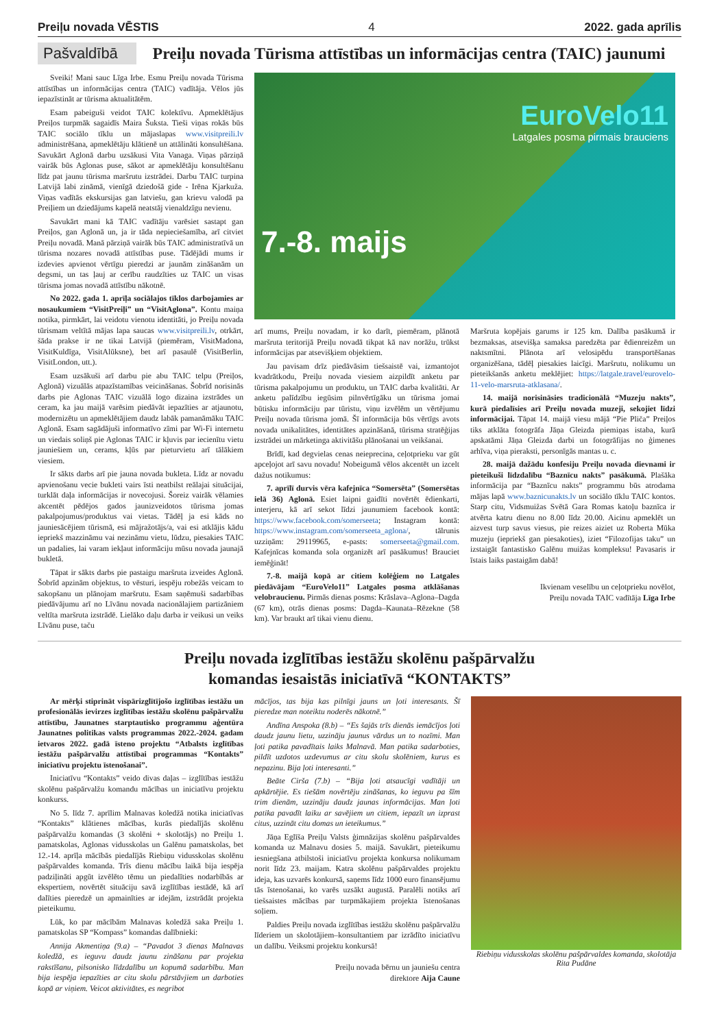Preiļu novada VĒSTIS 4 2022. gada aprīlis
Pašvaldībā
Preiļu novada Tūrisma attīstības un informācijas centra (TAIC) jaunumi
Sveiki! Mani sauc Līga Irbe. Esmu Preiļu novada Tūrisma attīstības un informācijas centra (TAIC) vadītāja. Vēlos jūs iepazīstināt ar tūrisma aktualitātēm.
Esam pabeiguši veidot TAIC kolektīvu. Apmeklētājus Preiļos turpmāk sagaidīs Maira Šuksta. Tieši viņas rokās būs TAIC sociālo tīklu un mājaslapas www.visitpreili.lv administrēšana, apmeklētāju klātienē un attālināti konsultēšana. Savukārt Aglonā darbu uzsākusi Vita Vanaga. Viņas pārziņā vairāk būs Aglonas puse, sākot ar apmeklētāju konsultēšanu līdz pat jaunu tūrisma maršrutu izstrādei. Darbu TAIC turpina Latvijā labi zināmā, vienīgā dziedošā gide - Irēna Kjarkuža. Viņas vadītās ekskursijas gan latviešu, gan krievu valodā pa Preiļiem un dziedājums kapelā neatstāj vienaldzīgu nevienu.
Savukārt mani kā TAIC vadītāju varēsiet sastapt gan Preiļos, gan Aglonā un, ja ir tāda nepieciešamība, arī citviet Preiļu novadā. Manā pārziņā vairāk būs TAIC administratīvā un tūrisma nozares novadā attīstības puse. Tādējādi mums ir izdevies apvienot vērtīgu pieredzi ar jaunām zināšanām un degsmi, un tas ļauj ar cerību raudzīties uz TAIC un visas tūrisma jomas novadā attīstību nākotnē.
No 2022. gada 1. aprīļa sociālajos tīklos darbojamies ar nosaukumiem “VisitPreiļi” un “VisitAglona”. Kontu maiņa notika, pirmkārt, lai veidotu vienotu identitāti, jo Preiļu novada tūrismam veltītā mājas lapa saucas www.visitpreili.lv, otrkārt, šāda prakse ir ne tikai Latvijā (piemēram, VisitMadona, VisitKuldīga, VisitAlūksne), bet arī pasaulē (VisitBerlin, VisitLondon, utt.).
Esam uzsākuši arī darbu pie abu TAIC telpu (Preiļos, Aglonā) vizuālās atpazīstamības veicināšanas. Šobrīd norisinās darbs pie Aglonas TAIC vizuālā logo dizaina izstrādes un ceram, ka jau maijā varēsim piedāvāt iepazīties ar atjaunotu, modernizētu un apmeklētājiem daudz labāk pamanāmāku TAIC Aglonā. Esam sagādājuši informatīvo zīmi par Wi-Fi internetu un viedais soliņš pie Aglonas TAIC ir kļuvis par iecienītu vietu jauniešiem un, cerams, kļūs par pieturvietu arī tālākiem viesiem.
Ir sākts darbs arī pie jauna novada bukleta. Līdz ar novadu apvienošanu vecie bukleti vairs īsti neatbilst reālajai situācijai, turklāt daļa informācijas ir novecojusi. Šoreiz vairāk vēlamies akcentēt pēdējos gados jaunizveidotos tūrisma jomas pakalpojumus/produktus vai vietas. Tādēļ ja esi kāds no jauniesācējiem tūrismā, esi mājražotājs/a, vai esi atklājis kādu iepriekš mazzināmu vai nezināmu vietu, lūdzu, piesakies TAIC un padalies, lai varam iekļaut informāciju mūsu novada jaunajā bukletā.
Tāpat ir sākts darbs pie pastaigu maršruta izveides Aglonā. Šobrīd apzinām objektus, to vēsturi, iespēju robežās veicam to sakopšanu un plānojam maršrutu. Esam saņēmuši sadarbības piedāvājumu arī no Līvānu novada nacionālajiem partizāniem veltīta maršruta izstrādē. Lielāko daļu darba ir veikusi un veiks Līvānu puse, taču
EuroVelo11
Latgales posma pirmais brauciens
7.-8. maijs
arī mums, Preiļu novadam, ir ko darīt, piemēram, plānotā maršruta teritorijā Preiļu novadā tikpat kā nav norāžu, trūkst informācijas par atsevišķiem objektiem.
Jau pavisam drīz piedāvāsim tiešsaistē vai, izmantojot kvadrātkodu, Preiļu novada viesiem aizpildīt anketu par tūrisma pakalpojumu un produktu, un TAIC darba kvalitāti. Ar anketu palīdzību iegūsim pilnvērtīgāku un tūrisma jomai būtisku informāciju par tūristu, viņu izvēlēm un vērtējumu Preiļu novada tūrisma jomā. Šī informācija būs vērtīgs avots novada unikalitātes, identitātes apzināšanā, tūrisma stratēģijas izstrādei un mārketinga aktivitāšu plānošanai un veikšanai.
Brīdī, kad degvielas cenas neieprecina, ceļotprieku var gūt apceļojot arī savu novadu! Nobeigumā vēlos akcentēt un izcelt dažus notikumus:
7. aprīlī durvis vēra kafejnīca “Somersēta” (Somersētas ielā 36) Aglonā. Esiet laipni gaidīti novērtēt ēdienkarti, interjeru, kā arī sekot līdzi jaunumiem facebook kontā: https://www.facebook.com/somerseeta; Instagram kontā: https://www.instagram.com/somerseeta_aglona/, tālrunis uzziņām: 29119965, e-pasts: somerseeta@gmail.com. Kafejnīcas komanda sola organizēt arī pasākumus! Brauciet iemēģināt!
7.-8. maijā kopā ar citiem kolēģiem no Latgales piedāvājam “EuroVelo11” Latgales posma atklāšanas velobraucienu. Pirmās dienas posms: Krāslava–Aglona–Dagda (67 km), otrās dienas posms: Dagda–Kaunata–Rēzekne (58 km). Var braukt arī tikai vienu dienu.
Maršruta kopējais garums ir 125 km. Dalība pasākumā ir bezmaksas, atsevišķa samaksa paredzēta par ēdienreizēm un naktsmītni. Plānota arī velosipēdu transportēšanas organizēšana, tādēļ piesakies laicīgi. Maršrutu, nolikumu un pieteikšanās anketu meklējiet: https://latgale.travel/eurovelo-11-velo-marsruta-atklasana/.
14. maijā norisināsies tradicionālā “Muzeju nakts”, kurā piedalīsies arī Preiļu novada muzeji, sekojiet līdzi informācijai. Tāpat 14. maijā viesu mājā “Pie Pliča” Preiļos tiks atklāta fotogrāfa Jāņa Gleizda piemiņas istaba, kurā apskatāmi Jāņa Gleizda darbi un fotogrāfijas no ģimenes arhīva, viņa pieraksti, personīgās mantas u. c.
28. maijā dažādu konfesiju Preiļu novada dievnami ir pieteikuši līdzdalību “Baznīcu nakts” pasākumā. Plašāka informācija par “Baznīcu nakts” programmu būs atrodama mājas lapā www.baznicunakts.lv un sociālo tīklu TAIC kontos. Starp citu, Vidsmuižas Svētā Gara Romas katoļu baznīca ir atvērta katru dienu no 8.00 līdz 20.00. Aicinu apmeklēt un aizvest turp savus viesus, pie reizes aiziet uz Roberta Mūka muzeju (iepriekš gan piesakoties), iziet “Filozofijas taku” un izstaigāt fantastisko Galēnu muižas kompleksu! Pavasaris ir īstais laiks pastaigām dabā!
Ikvienam veselību un ceļotprieku novēlot,
Preiļu novada TAIC vadītāja Līga Irbe
Preiļu novada izglītības iestāžu skolēnu pašpārvalžu
komandas iesaistās iniciatīvā “KONTAKTS”
Ar mērķi stiprināt vispārizglītījošo izglītības iestāžu un profesionālās ievirzes izglītības iestāžu skolēnu pašpārvalžu attīstību, Jaunatnes starptautisko programmu aģentūra Jaunatnes politikas valsts programmas 2022.-2024. gadam ietvaros 2022. gadā īsteno projektu “Atbalsts izglītības iestāžu pašpārvalžu attīstībai programmas “Kontakts” iniciatīvu projektu īstenošanai”.
Iniciatīvu “Kontakts” veido divas daļas – izglītības iestāžu skolēnu pašpārvalžu komandu mācības un iniciatīvu projektu konkurss.
No 5. līdz 7. aprīlim Malnavas koledžā notika iniciatīvas “Kontakts” klātienes mācības, kurās piedalījās skolēnu pašpārvalžu komandas (3 skolēni + skolotājs) no Preiļu 1. pamatskolas, Aglonas vidusskolas un Galēnu pamatskolas, bet 12.-14. aprīļa mācībās piedalījās Riebiņu vidusskolas skolēnu pašpārvaldes komanda. Trīs dienu mācību laikā bija iespēja padziļināti apgūt izvēlēto tēmu un piedalīties nodarbībās ar ekspertiem, novērtēt situāciju savā izglītības iestādē, kā arī dalīties pieredzē un apmainīties ar idejām, izstrādāt projekta pieteikumu.
Lūk, ko par mācībām Malnavas koledžā saka Preiļu 1. pamatskolas SP “Kompass” komandas dalībnieki:
Annija Akmentiņa (9.a) – “Pavadot 3 dienas Malnavas koledžā, es ieguvu daudz jaunu zināšanu par projekta rakstīšanu, pilsonisko līdzdalību un kopumā sadarbību. Man bija iespēja iepazīties ar citu skolu pārstāvjiem un darboties kopā ar viņiem. Veicot aktivitātes, es negribot
mācījos, tas bija kas pilnīgi jauns un ļoti interesants. Šī pieredze man noteiktu noderēs nākotnē.”
Andīna Anspoka (8.b) – “Es šajās trīs dienās iemācījos ļoti daudz jaunu lietu, uzzināju jaunus vārdus un to nozīmi. Man ļoti patika pavadītais laiks Malnavā. Man patika sadarboties, pildīt uzdotos uzdevumus ar citu skolu skolēniem, kurus es nepazinu. Bija ļoti interesanti.”
Beāte Cirša (7.b) – “Bija ļoti atsaucīgi vadītāji un apkārtējie. Es tiešām novērtēju zināšanas, ko ieguvu pa šīm trim dienām, uzzināju daudz jaunas informācijas. Man ļoti patika pavadīt laiku ar savējiem un citiem, iepazīt un izprast citus, uzzināt citu domas un ieteikumus.”
Jāņa Eglīša Preiļu Valsts ģimnāzijas skolēnu pašpārvaldes komanda uz Malnavu dosies 5. maijā. Savukārt, pieteikumu iesniegšana atbilstoši iniciatīvu projekta konkursa nolikumam norit līdz 23. maijam. Katra skolēnu pašpārvaldes projektu ideja, kas uzvarēs konkursā, saņems līdz 1000 euro finansējumu tās īstenošanai, ko varēs uzsākt augustā. Paralēli notiks arī tiešsaistes mācības par turpmākajiem projekta īstenošanas soļiem.
Paldies Preiļu novada izglītības iestāžu skolēnu pašpārvalžu līderiem un skolotājiem–konsultantiem par izrādīto iniciatīvu un dalību. Veiksmi projektu konkursā!
Preiļu novada bērnu un jauniešu centra
direktore Aija Caune
Riebiņu vidusskolas skolēnu pašpārvaldes komanda, skolotāja Rita Pudāne